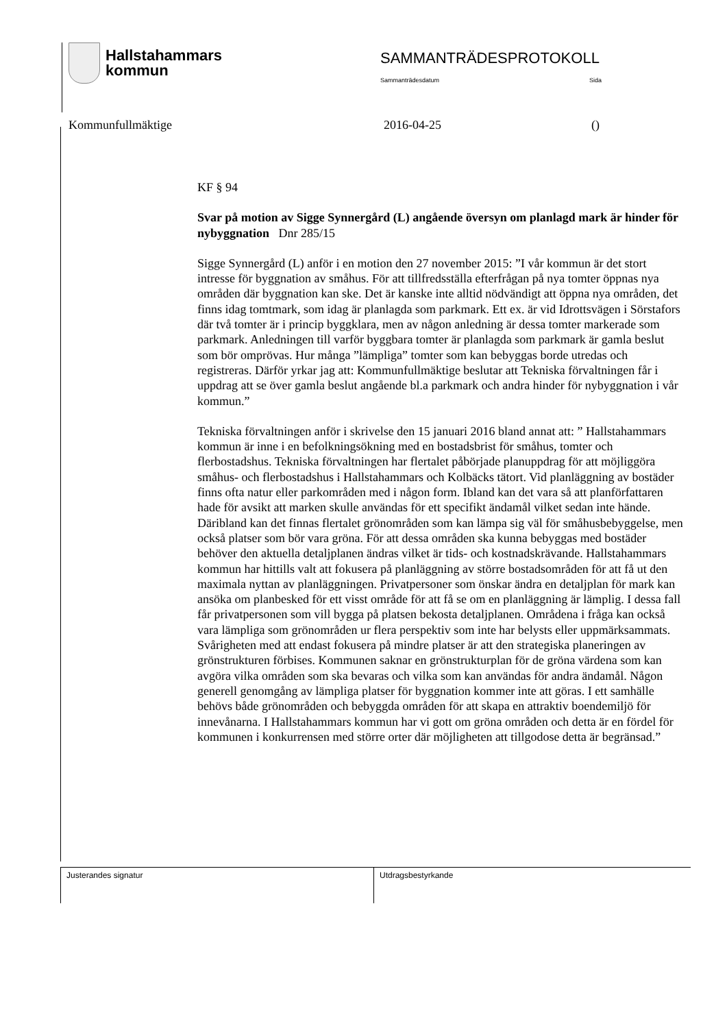Hallstahammars
kommun
SAMMANTRÄDESPROTOKOLL
Sammanträdesdatum Sida
Kommunfullmäktige 2016-04-25 ()
KF § 94
Svar på motion av Sigge Synnergård (L) angående översyn om planlagd mark är hinder för nybyggnation Dnr 285/15
Sigge Synnergård (L) anför i en motion den 27 november 2015: ”I vår kommun är det stort intresse för byggnation av småhus. För att tillfredsställa efterfrågan på nya tomter öppnas nya områden där byggnation kan ske. Det är kanske inte alltid nödvändigt att öppna nya områden, det finns idag tomtmark, som idag är planlagda som parkmark. Ett ex. är vid Idrottsvägen i Sörstafors där två tomter är i princip byggklara, men av någon anledning är dessa tomter markerade som parkmark. Anledningen till varför byggbara tomter är planlagda som parkmark är gamla beslut som bör omprövas. Hur många ”lämpliga” tomter som kan bebyggas borde utredas och registreras. Därför yrkar jag att: Kommunfullmäktige beslutar att Tekniska förvaltningen får i uppdrag att se över gamla beslut angående bl.a parkmark och andra hinder för nybyggnation i vår kommun.”
Tekniska förvaltningen anför i skrivelse den 15 januari 2016 bland annat att: ” Hallstahammars kommun är inne i en befolkningsökning med en bostadsbrist för småhus, tomter och flerbostadshus. Tekniska förvaltningen har flertalet påbörjade planuppdrag för att möjliggöra småhus- och flerbostadshus i Hallstahammars och Kolbäcks tätort. Vid planläggning av bostäder finns ofta natur eller parkområden med i någon form. Ibland kan det vara så att planförfattaren hade för avsikt att marken skulle användas för ett specifikt ändamål vilket sedan inte hände. Däribland kan det finnas flertalet grönområden som kan lämpa sig väl för småhusbebyggelse, men också platser som bör vara gröna. För att dessa områden ska kunna bebyggas med bostäder behöver den aktuella detaljplanen ändras vilket är tids- och kostnadskrävande. Hallstahammars kommun har hittills valt att fokusera på planläggning av större bostadsområden för att få ut den maximala nyttan av planläggningen. Privatpersoner som önskar ändra en detaljplan för mark kan ansöka om planbesked för ett visst område för att få se om en planläggning är lämplig. I dessa fall får privatpersonen som vill bygga på platsen bekosta detaljplanen. Områdena i fråga kan också vara lämpliga som grönområden ur flera perspektiv som inte har belysts eller uppmärksammats. Svårigheten med att endast fokusera på mindre platser är att den strategiska planeringen av grönstrukturen förbises. Kommunen saknar en grönstrukturplan för de gröna värdena som kan avgöra vilka områden som ska bevaras och vilka som kan användas för andra ändamål. Någon generell genomgång av lämpliga platser för byggnation kommer inte att göras. I ett samhälle behövs både grönområden och bebyggda områden för att skapa en attraktiv boendemiljö för innevånarna. I Hallstahammars kommun har vi gott om gröna områden och detta är en fördel för kommunen i konkurrensen med större orter där möjligheten att tillgodose detta är begränsad.”
Justerandes signatur Utdragsbestyrkande